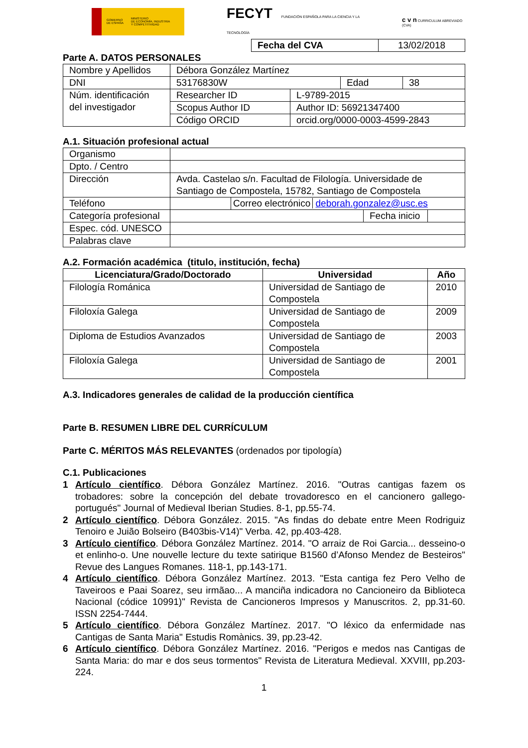GOBIERNO
DE ESPAÑA MINISTERIO
DE ECONOMÍA, INDUSTRIA
Y COMPETITIVIDAD
FECYT FUNDACIÓN ESPAÑOLA PARA LA CIENCIA Y LA TECNOLOGÍA
c v n CURRICULUM ABREVIADO (CVA)
| Fecha del CVA | 13/02/2018 |
Parte A. DATOS PERSONALES
| Nombre y Apellidos | Débora González Martínez | | | |
| DNI | 53176830W | | Edad | 38 |
| Núm. identificación del investigador | Researcher ID | L-9789-2015 | | |
| | Scopus Author ID | Author ID: 56921347400 | | |
| | Código ORCID | orcid.org/0000-0003-4599-2843 | | |
A.1. Situación profesional actual
| Organismo | | | | |
| Dpto. / Centro | | | | |
| Dirección | Avda. Castelao s/n. Facultad de Filología. Universidade de Santiago de Compostela, 15782, Santiago de Compostela | | | |
| Teléfono | | Correo electrónico deborah.gonzalez@usc.es | | |
| Categoría profesional | | | Fecha inicio | |
| Espec. cód. UNESCO | | | | |
| Palabras clave | | | | |
A.2. Formación académica (titulo, institución, fecha)
| Licenciatura/Grado/Doctorado | Universidad | Año |
| --- | --- | --- |
| Filología Románica | Universidad de Santiago de Compostela | 2010 |
| Filoloxía Galega | Universidad de Santiago de Compostela | 2009 |
| Diploma de Estudios Avanzados | Universidad de Santiago de Compostela | 2003 |
| Filoloxía Galega | Universidad de Santiago de Compostela | 2001 |
A.3. Indicadores generales de calidad de la producción científica
Parte B. RESUMEN LIBRE DEL CURRÍCULUM
Parte C. MÉRITOS MÁS RELEVANTES (ordenados por tipología)
C.1. Publicaciones
1 Artículo científico. Débora González Martínez. 2016. "Outras cantigas fazem os trobadores: sobre la concepción del debate trovadoresco en el cancionero gallego-portugués" Journal of Medieval Iberian Studies. 8-1, pp.55-74.
2 Artículo científico. Débora González. 2015. "As findas do debate entre Meen Rodriguiz Tenoiro e Juião Bolseiro (B403bis-V14)" Verba. 42, pp.403-428.
3 Artículo científico. Débora González Martínez. 2014. "O arraiz de Roi Garcia... desseino-o et enlinho-o. Une nouvelle lecture du texte satirique B1560 d’Afonso Mendez de Besteiros" Revue des Langues Romanes. 118-1, pp.143-171.
4 Artículo científico. Débora González Martínez. 2013. "Esta cantiga fez Pero Velho de Taveiroos e Paai Soarez, seu irmãao... A manciña indicadora no Cancioneiro da Biblioteca Nacional (códice 10991)" Revista de Cancioneros Impresos y Manuscritos. 2, pp.31-60. ISSN 2254-7444.
5 Artículo científico. Débora González Martínez. 2017. "O léxico da enfermidade nas Cantigas de Santa Maria" Estudis Romànics. 39, pp.23-42.
6 Artículo científico. Débora González Martínez. 2016. "Perigos e medos nas Cantigas de Santa Maria: do mar e dos seus tormentos" Revista de Literatura Medieval. XXVIII, pp.203-224.
1